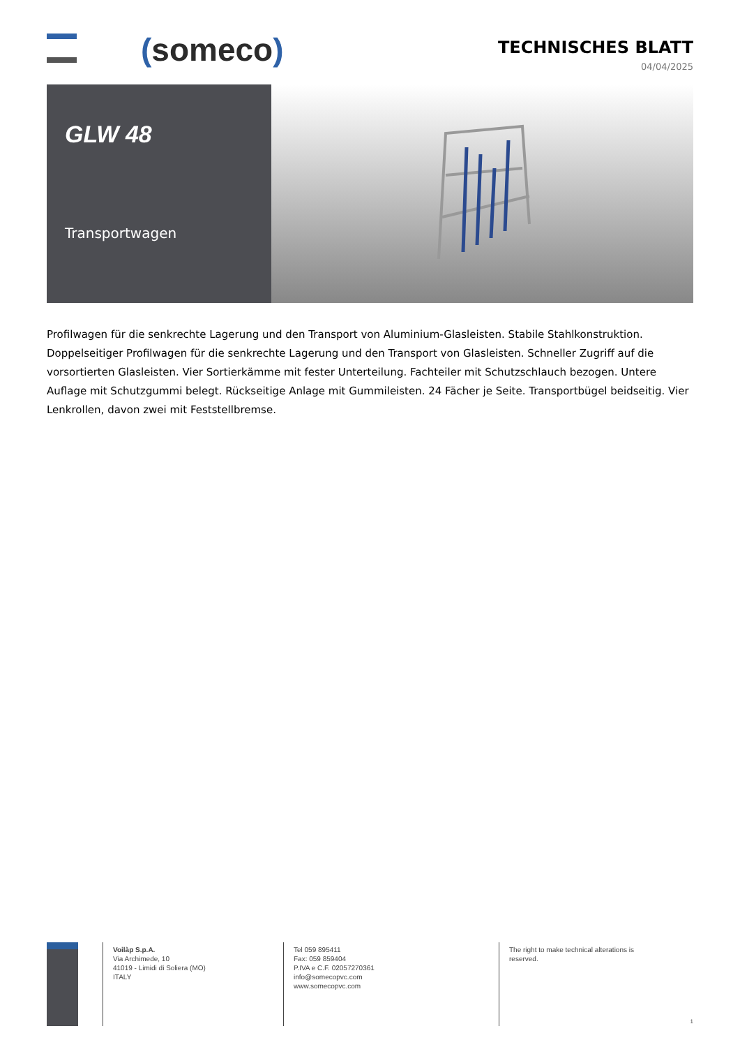(someco)
TECHNISCHES BLATT
04/04/2025
GLW 48
Transportwagen
Profilwagen für die senkrechte Lagerung und den Transport von Aluminium-Glasleisten. Stabile Stahlkonstruktion. Doppelseitiger Profilwagen für die senkrechte Lagerung und den Transport von Glasleisten. Schneller Zugriff auf die vorsortierten Glasleisten. Vier Sortierkämme mit fester Unterteilung. Fachteiler mit Schutzschlauch bezogen. Untere Auflage mit Schutzgummi belegt. Rückseitige Anlage mit Gummileisten. 24 Fächer je Seite. Transportbügel beidseitig. Vier Lenkrollen, davon zwei mit Feststellbremse.
Voilàp S.p.A.
Via Archimede, 10
41019 - Limidi di Soliera (MO)
ITALY
Tel 059 895411
Fax: 059 859404
P.IVA e C.F. 02057270361
info@somecopvc.com
www.somecopvc.com
The right to make technical alterations is
reserved.
1